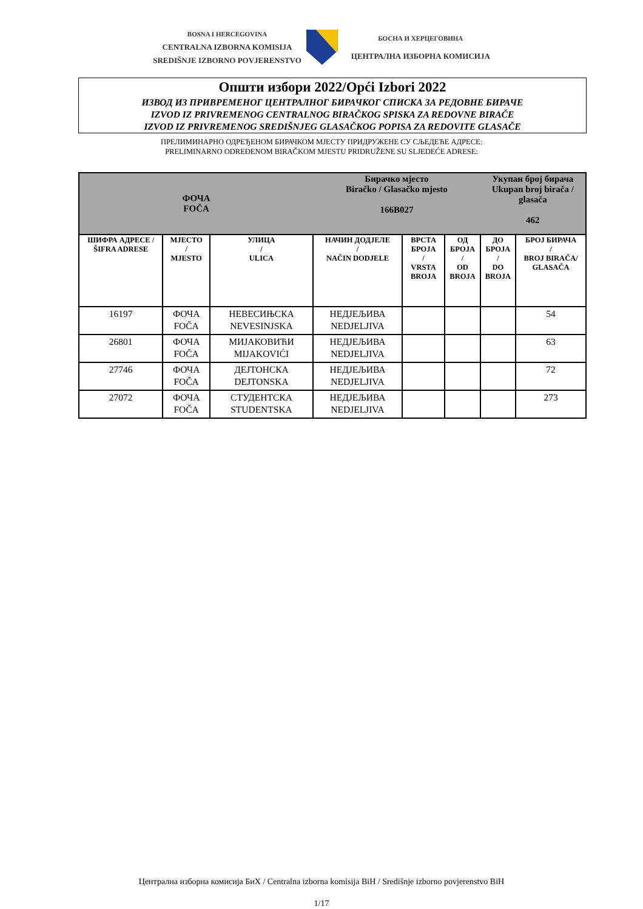BOSNA I HERCEGOVINA
CENTRALNA IZBORNA KOMISIJA
SREDIŠNJE IZBORNO POVJERENSTVO
БОСНА И ХЕРЦЕГОВИНА
ЦЕНТРАЛНА ИЗБОРНА КОМИСИЈА
Општи избори 2022/Opći Izbori 2022
ИЗВОД ИЗ ПРИВРЕМЕНОГ ЦЕНТРАЛНОГ БИРАЧКОГ СПИСКА ЗА РЕДОВНЕ БИРАЧЕ
IZVOD IZ PRIVREMENOG CENTRALNOG BIRAČKOG SPISKA ZA REDOVNE BIRAČE
IZVOD IZ PRIVREMENOG SREDIŠNJEG GLASAČKOG POPISA ZA REDOVITE GLASAČE
ПРЕЛИМИНАРНО ОДРЕЂЕНОМ БИРАЧКОМ МЈЕСТУ ПРИДРУЖЕНЕ СУ СЉЕДЕЋЕ АДРЕСЕ:
PRELIMINARNO ODREĐENOM BIRAČKOM MJESTU PRIDRUŽENE SU SLJEDEĆE ADRESE:
| ФОЧА FOČA | | | Бирачко мјесто Biračko / Glasačko mjesto 166B027 | | | Укупан број бирача Ukupan broj birača / glasača 462 | |
| --- | --- | --- | --- | --- | --- | --- | --- |
| ШИФРА АДРЕСЕ / ŠIFRA ADRESE | MJЕСТО / MJESTO | УЛИЦА / ULICA | НАЧИН ДОДЈЕЛЕ / NAČIN DODJELE | ВРСТА БРОЈА / VRSTA BROJA | ОД БРОЈА / OD BROJA | ДО БРОЈА / DO BROJA | БРОЈ БИРАЧА / BROJ BIRAČA/ GLASAČA |
| 16197 | ФОЧА FOČA | НЕВЕСИЊСКА NEVESINJSKA | НЕДЈЕЉИВА NEDJELJIVA | | | | 54 |
| 26801 | ФОЧА FOČA | МИЈАКОВИЋИ MIJAKOVIĆI | НЕДЈЕЉИВА NEDJELJIVA | | | | 63 |
| 27746 | ФОЧА FOČA | ДЕЈТОНСКА DEJTONSKA | НЕДЈЕЉИВА NEDJELJIVA | | | | 72 |
| 27072 | ФОЧА FOČA | СТУДЕНТСКА STUDENTSKA | НЕДЈЕЉИВА NEDJELJIVA | | | | 273 |
Централна изборна комисија БиХ / Centralna izborna komisija BiH / Središnje izborno povjerenstvo BiH
1/17